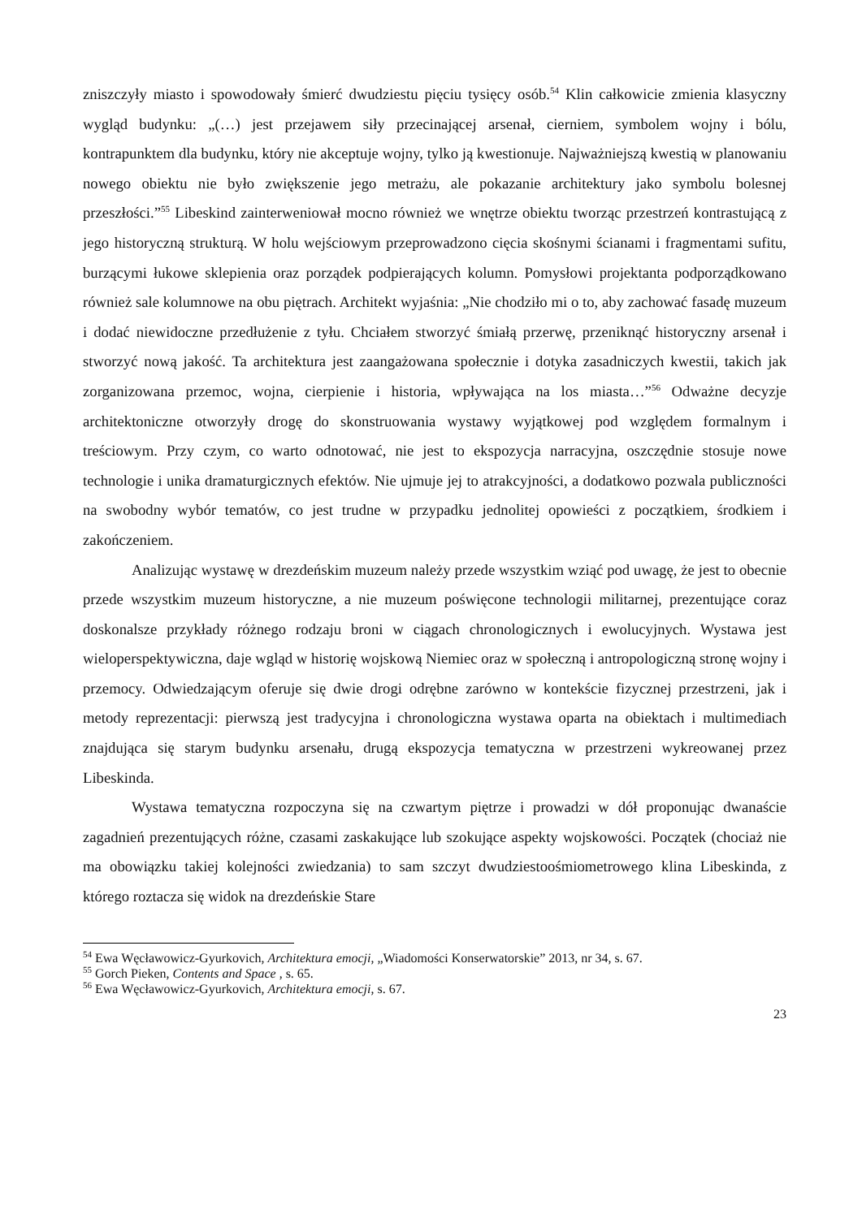zniszczyły miasto i spowodowały śmierć dwudziestu pięciu tysięcy osób.<sup>54</sup> Klin całkowicie zmienia klasyczny wygląd budynku: „(…) jest przejawem siły przecinającej arsenał, cierniem, symbolem wojny i bólu, kontrapunktem dla budynku, który nie akceptuje wojny, tylko ją kwestionuje. Najważniejszą kwestią w planowaniu nowego obiektu nie było zwiększenie jego metrażu, ale pokazanie architektury jako symbolu bolesnej przeszłości.”<sup>55</sup> Libeskind zainterweniował mocno również we wnętrze obiektu tworząc przestrzeń kontrastującą z jego historyczną strukturą. W holu wejściowym przeprowadzono cięcia skośnymi ścianami i fragmentami sufitu, burzącymi łukowe sklepienia oraz porządek podpierających kolumn. Pomysłowi projektanta podporządkowano również sale kolumnowe na obu piętrach. Architekt wyjaśnia: „Nie chodziło mi o to, aby zachować fasadę muzeum i dodać niewidoczne przedłużenie z tyłu. Chciałem stworzyć śmiałą przerwę, przeniknąć historyczny arsenał i stworzyć nową jakość. Ta architektura jest zaangażowana społecznie i dotyka zasadniczych kwestii, takich jak zorganizowana przemoc, wojna, cierpienie i historia, wpływająca na los miasta…”<sup>56</sup> Odważne decyzje architektoniczne otworzyły drogę do skonstruowania wystawy wyjątkowej pod względem formalnym i treściowym. Przy czym, co warto odnotować, nie jest to ekspozycja narracyjna, oszczędnie stosuje nowe technologie i unika dramaturgicznych efektów. Nie ujmuje jej to atrakcyjności, a dodatkowo pozwala publiczności na swobodny wybór tematów, co jest trudne w przypadku jednolitej opowieści z początkiem, środkiem i zakończeniem.
Analizując wystawę w drezdeńskim muzeum należy przede wszystkim wziąć pod uwagę, że jest to obecnie przede wszystkim muzeum historyczne, a nie muzeum poświęcone technologii militarnej, prezentujące coraz doskonalsze przykłady różnego rodzaju broni w ciągach chronologicznych i ewolucyjnych. Wystawa jest wieloperspektywiczna, daje wgląd w historię wojskową Niemiec oraz w społeczną i antropologiczną stronę wojny i przemocy. Odwiedzającym oferuje się dwie drogi odrębne zarówno w kontekście fizycznej przestrzeni, jak i metody reprezentacji: pierwszą jest tradycyjna i chronologiczna wystawa oparta na obiektach i multimediach znajdująca się starym budynku arsenału, drugą ekspozycja tematyczna w przestrzeni wykreowanej przez Libeskinda.
Wystawa tematyczna rozpoczyna się na czwartym piętrze i prowadzi w dół proponując dwanaście zagadnień prezentujących różne, czasami zaskakujące lub szokujące aspekty wojskowości. Początek (chociaż nie ma obowiązku takiej kolejności zwiedzania) to sam szczyt dwudziestoośmiometrowego klina Libeskinda, z którego roztacza się widok na drezdeńskie Stare
<sup>54</sup> Ewa Węcławowicz-Gyurkovich, Architektura emocji, „Wiadomości Konserwatorskie” 2013, nr 34, s. 67.
<sup>55</sup> Gorch Pieken, Contents and Space , s. 65.
<sup>56</sup> Ewa Węcławowicz-Gyurkovich, Architektura emocji, s. 67.
23